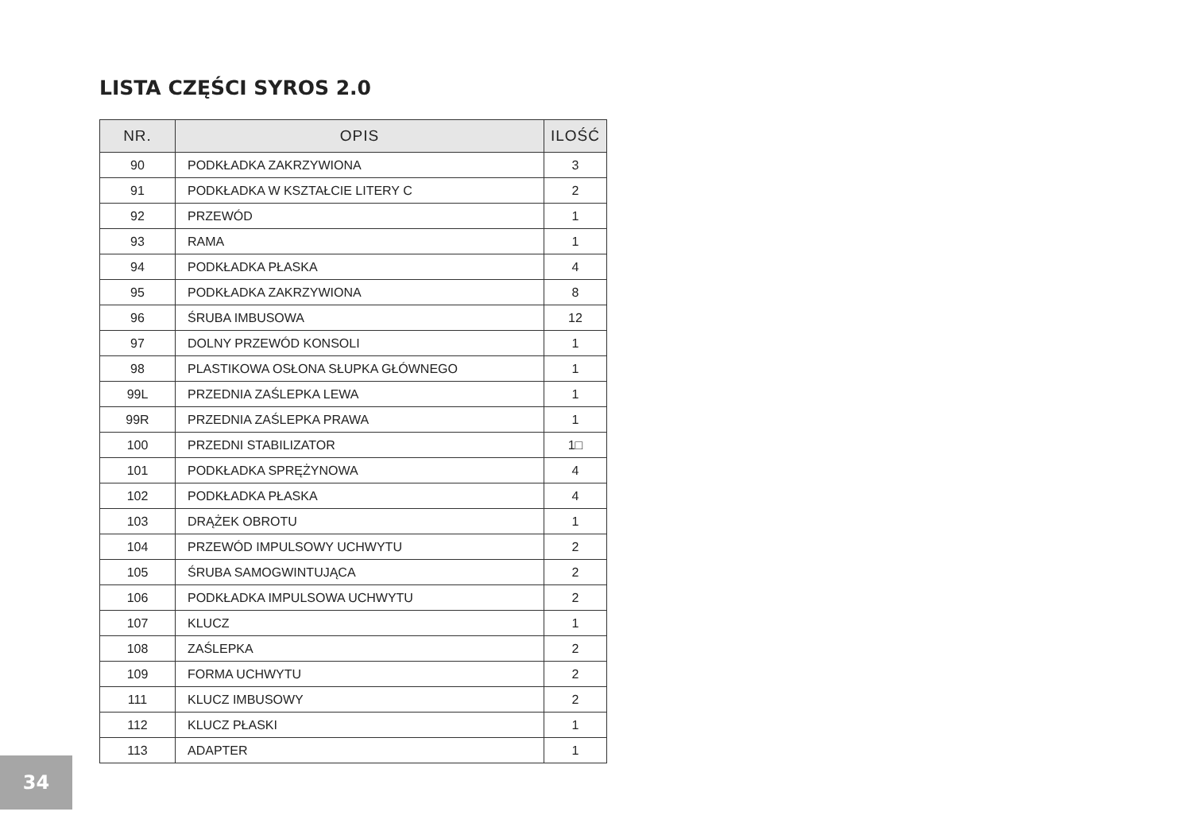LISTA CZĘŚCI SYROS 2.0
| NR. | OPIS | ILOŚĆ |
| --- | --- | --- |
| 90 | PODKŁADKA ZAKRZYWIONA | 3 |
| 91 | PODKŁADKA W KSZTAŁCIE LITERY C | 2 |
| 92 | PRZEWÓD | 1 |
| 93 | RAMA | 1 |
| 94 | PODKŁADKA PŁASKA | 4 |
| 95 | PODKŁADKA ZAKRZYWIONA | 8 |
| 96 | ŚRUBA IMBUSOWA | 12 |
| 97 | DOLNY PRZEWÓD KONSOLI | 1 |
| 98 | PLASTIKOWA OSŁONA SŁUPKA GŁÓWNEGO | 1 |
| 99L | PRZEDNIA ZAŚLEPKA LEWA | 1 |
| 99R | PRZEDNIA ZAŚLEPKA PRAWA | 1 |
| 100 | PRZEDNI STABILIZATOR | 1□ |
| 101 | PODKŁADKA SPRĘŻYNOWA | 4 |
| 102 | PODKŁADKA PŁASKA | 4 |
| 103 | DRĄŻEK OBROTU | 1 |
| 104 | PRZEWÓD IMPULSOWY UCHWYTU | 2 |
| 105 | ŚRUBA SAMOGWINTUJĄCA | 2 |
| 106 | PODKŁADKA IMPULSOWA UCHWYTU | 2 |
| 107 | KLUCZ | 1 |
| 108 | ZAŚLEPKA | 2 |
| 109 | FORMA UCHWYTU | 2 |
| 111 | KLUCZ IMBUSOWY | 2 |
| 112 | KLUCZ PŁASKI | 1 |
| 113 | ADAPTER | 1 |
34